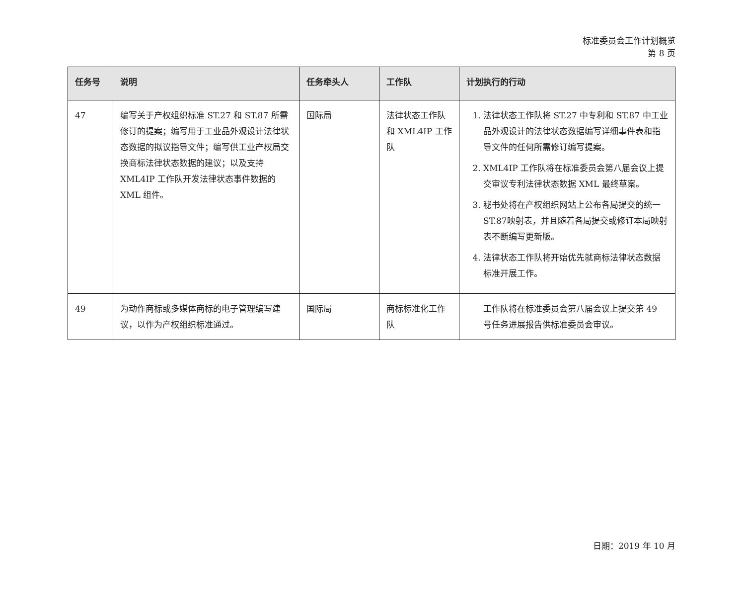标准委员会工作计划概览
第 8 页
| 任务号 | 说明 | 任务牵头人 | 工作队 | 计划执行的行动 |
| --- | --- | --- | --- | --- |
| 47 | 编写关于产权组织标准 ST.27 和 ST.87 所需修订的提案；编写用于工业品外观设计法律状态数据的拟议指导文件；编写供工业产权局交换商标法律状态数据的建议；以及支持 XML4IP 工作队开发法律状态事件数据的 XML 组件。 | 国际局 | 法律状态工作队和 XML4IP 工作队 | 1. 法律状态工作队将 ST.27 中专利和 ST.87 中工业品外观设计的法律状态数据编写详细事件表和指导文件的任何所需修订编写提案。 2. XML4IP 工作队将在标准委员会第八届会议上提交审议专利法律状态数据 XML 最终草案。 3. 秘书处将在产权组织网站上公布各局提交的统一ST.87映射表，并且随着各局提交或修订本局映射表不断编写更新版。 4. 法律状态工作队将开始优先就商标法律状态数据标准开展工作。 |
| 49 | 为动作商标或多媒体商标的电子管理编写建议，以作为产权组织标准通过。 | 国际局 | 商标标准化工作队 | 工作队将在标准委员会第八届会议上提交第 49 号任务进展报告供标准委员会审议。 |
日期：2019 年 10 月